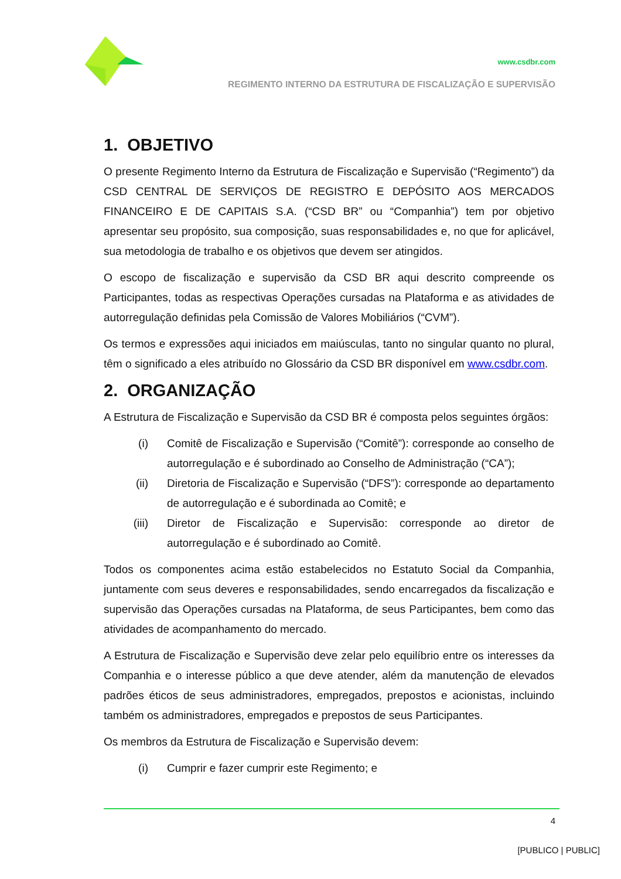www.csdbr.com
REGIMENTO INTERNO DA ESTRUTURA DE FISCALIZAÇÃO E SUPERVISÃO
1. OBJETIVO
O presente Regimento Interno da Estrutura de Fiscalização e Supervisão (“Regimento”) da CSD CENTRAL DE SERVIÇOS DE REGISTRO E DEPÓSITO AOS MERCADOS FINANCEIRO E DE CAPITAIS S.A. (“CSD BR” ou “Companhia”) tem por objetivo apresentar seu propósito, sua composição, suas responsabilidades e, no que for aplicável, sua metodologia de trabalho e os objetivos que devem ser atingidos.
O escopo de fiscalização e supervisão da CSD BR aqui descrito compreende os Participantes, todas as respectivas Operações cursadas na Plataforma e as atividades de autorregulação definidas pela Comissão de Valores Mobiliários (“CVM”).
Os termos e expressões aqui iniciados em maiúsculas, tanto no singular quanto no plural, têm o significado a eles atribuído no Glossário da CSD BR disponível em www.csdbr.com.
2. ORGANIZAÇÃO
A Estrutura de Fiscalização e Supervisão da CSD BR é composta pelos seguintes órgãos:
(i) Comitê de Fiscalização e Supervisão (“Comitê”): corresponde ao conselho de autorregulação e é subordinado ao Conselho de Administração (“CA”);
(ii) Diretoria de Fiscalização e Supervisão (“DFS”): corresponde ao departamento de autorregulação e é subordinada ao Comitê; e
(iii) Diretor de Fiscalização e Supervisão: corresponde ao diretor de autorregulação e é subordinado ao Comitê.
Todos os componentes acima estão estabelecidos no Estatuto Social da Companhia, juntamente com seus deveres e responsabilidades, sendo encarregados da fiscalização e supervisão das Operações cursadas na Plataforma, de seus Participantes, bem como das atividades de acompanhamento do mercado.
A Estrutura de Fiscalização e Supervisão deve zelar pelo equilíbrio entre os interesses da Companhia e o interesse público a que deve atender, além da manutenção de elevados padrões éticos de seus administradores, empregados, prepostos e acionistas, incluindo também os administradores, empregados e prepostos de seus Participantes.
Os membros da Estrutura de Fiscalização e Supervisão devem:
(i) Cumprir e fazer cumprir este Regimento; e
4
[PUBLICO | PUBLIC]